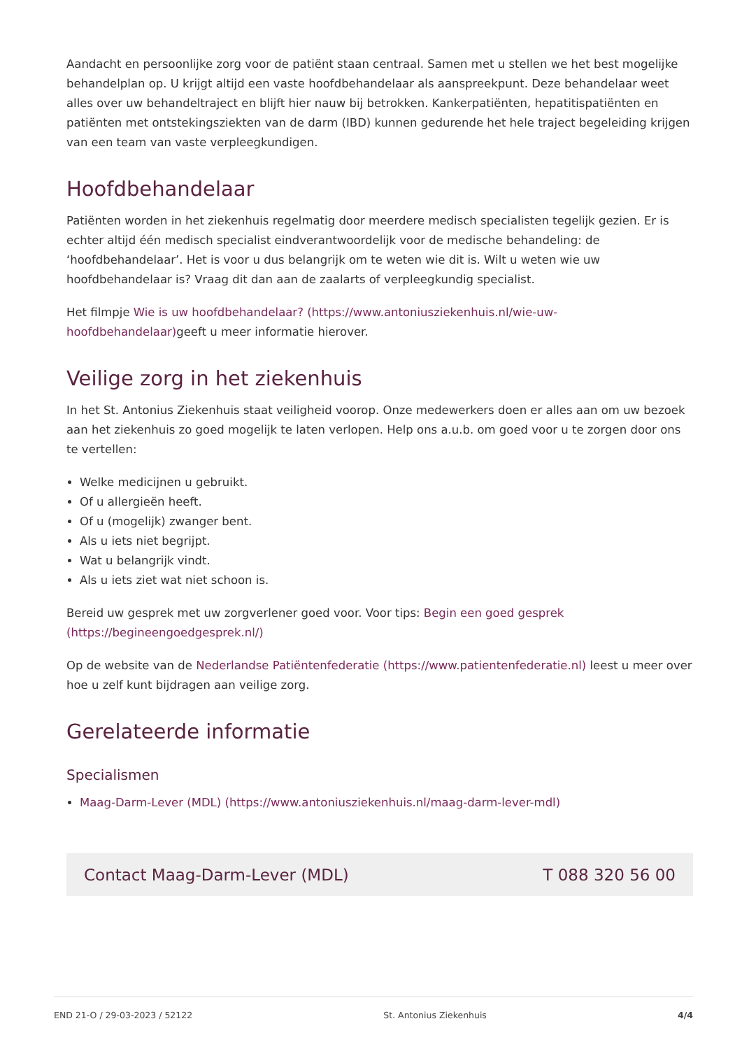Aandacht en persoonlijke zorg voor de patiënt staan centraal. Samen met u stellen we het best mogelijke behandelplan op. U krijgt altijd een vaste hoofdbehandelaar als aanspreekpunt. Deze behandelaar weet alles over uw behandeltraject en blijft hier nauw bij betrokken. Kankerpatiënten, hepatitispatiënten en patiënten met ontstekingsziekten van de darm (IBD) kunnen gedurende het hele traject begeleiding krijgen van een team van vaste verpleegkundigen.
Hoofdbehandelaar
Patiënten worden in het ziekenhuis regelmatig door meerdere medisch specialisten tegelijk gezien. Er is echter altijd één medisch specialist eindverantwoordelijk voor de medische behandeling: de ‘hoofdbehandelaar’. Het is voor u dus belangrijk om te weten wie dit is. Wilt u weten wie uw hoofdbehandelaar is? Vraag dit dan aan de zaalarts of verpleegkundig specialist.
Het filmpje Wie is uw hoofdbehandelaar? (https://www.antoniusziekenhuis.nl/wie-uw-hoofdbehandelaar) geeft u meer informatie hierover.
Veilige zorg in het ziekenhuis
In het St. Antonius Ziekenhuis staat veiligheid voorop. Onze medewerkers doen er alles aan om uw bezoek aan het ziekenhuis zo goed mogelijk te laten verlopen. Help ons a.u.b. om goed voor u te zorgen door ons te vertellen:
Welke medicijnen u gebruikt.
Of u allergieën heeft.
Of u (mogelijk) zwanger bent.
Als u iets niet begrijpt.
Wat u belangrijk vindt.
Als u iets ziet wat niet schoon is.
Bereid uw gesprek met uw zorgverlener goed voor. Voor tips: Begin een goed gesprek (https://begineengoedgesprek.nl/)
Op de website van de Nederlandse Patiëntenfederatie (https://www.patientenfederatie.nl) leest u meer over hoe u zelf kunt bijdragen aan veilige zorg.
Gerelateerde informatie
Specialismen
Maag-Darm-Lever (MDL) (https://www.antoniusziekenhuis.nl/maag-darm-lever-mdl)
Contact Maag-Darm-Lever (MDL) T 088 320 56 00
END 21-O / 29-03-2023 / 52122 St. Antonius Ziekenhuis 4/4